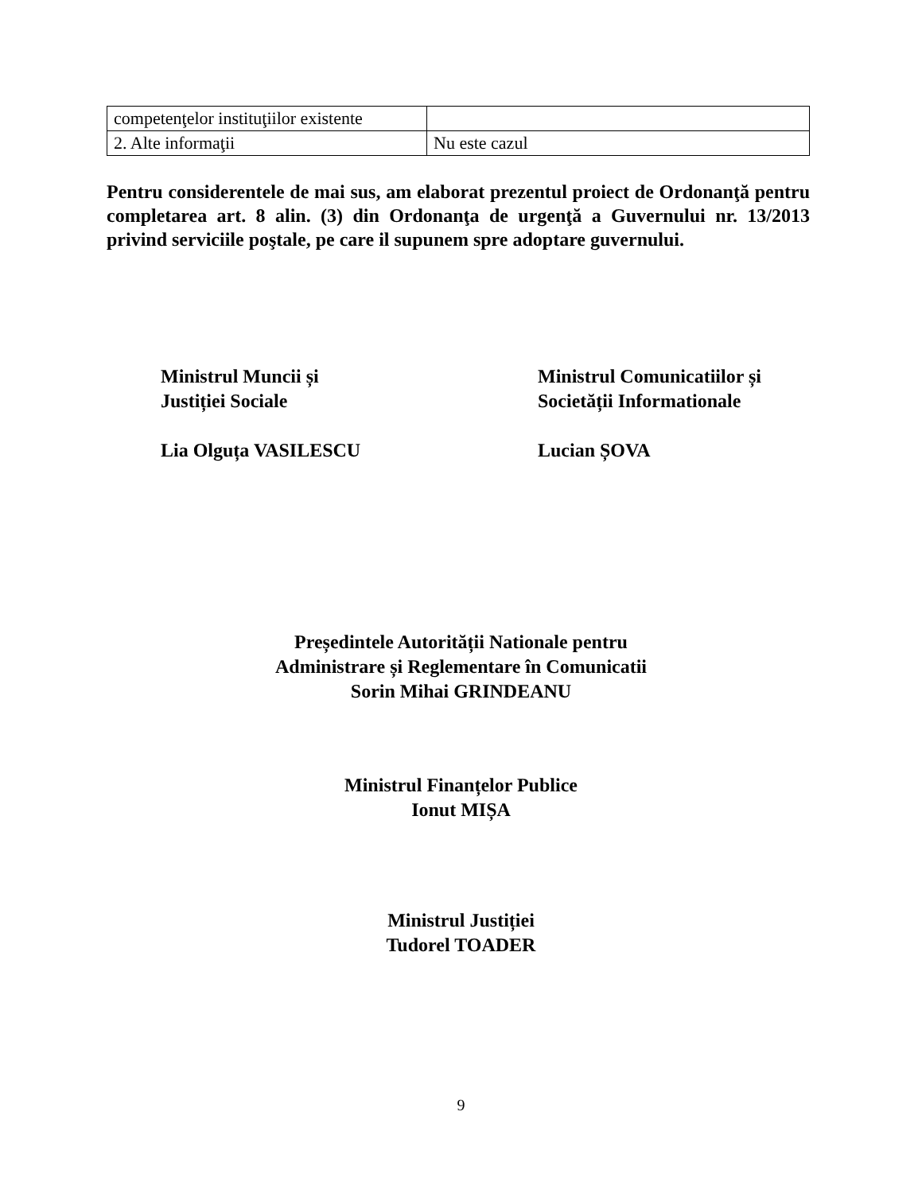| competenţelor instituţiilor existente | |
| 2. Alte informaţii | Nu este cazul |
Pentru considerentele de mai sus, am elaborat prezentul proiect de Ordonanţă pentru completarea art. 8 alin. (3) din Ordonanţa de urgenţă a Guvernului nr. 13/2013 privind serviciile poştale, pe care il supunem spre adoptare guvernului.
Ministrul Muncii și
Justiției Sociale
Lia Olguța VASILESCU
Ministrul Comunicatiilor și
Societății Informationale
Lucian ȘOVA
Președintele Autorității Nationale pentru
Administrare și Reglementare în Comunicatii
Sorin Mihai GRINDEANU
Ministrul Finanțelor Publice
Ionut MIȘA
Ministrul Justiției
Tudorel TOADER
9